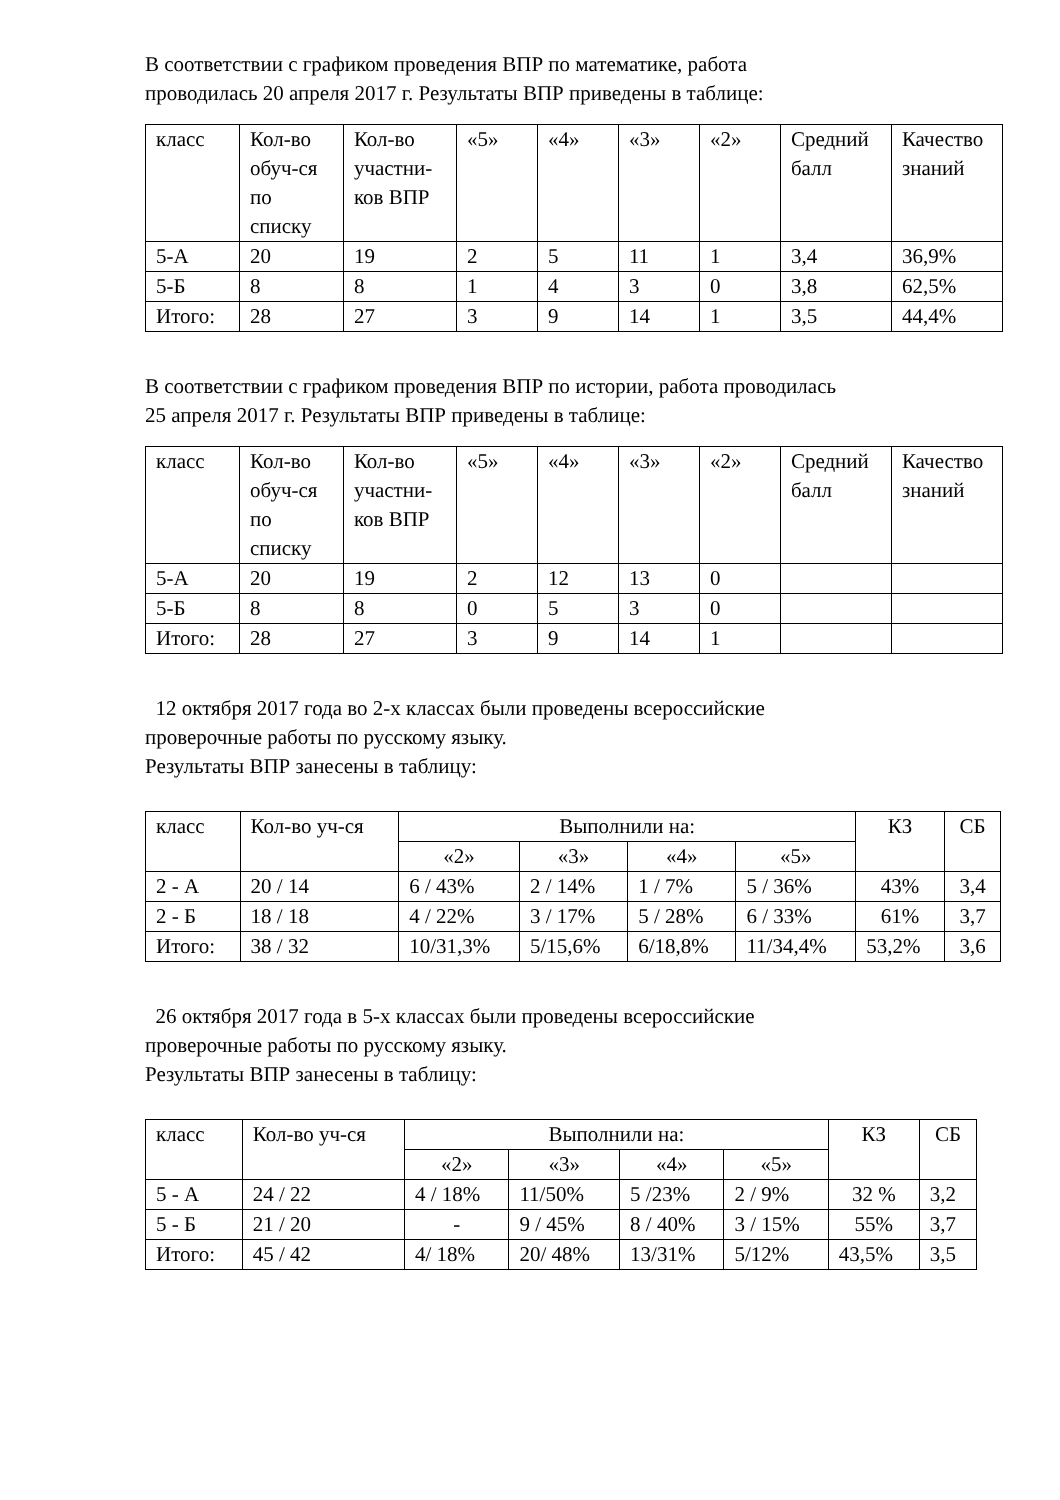В соответствии с графиком проведения ВПР по математике, работа
проводилась 20 апреля 2017 г. Результаты ВПР приведены в таблице:
| класс | Кол-во обуч-ся по списку | Кол-во участни-ков ВПР | «5» | «4» | «3» | «2» | Средний балл | Качество знаний |
| --- | --- | --- | --- | --- | --- | --- | --- | --- |
| 5-А | 20 | 19 | 2 | 5 | 11 | 1 | 3,4 | 36,9% |
| 5-Б | 8 | 8 | 1 | 4 | 3 | 0 | 3,8 | 62,5% |
| Итого: | 28 | 27 | 3 | 9 | 14 | 1 | 3,5 | 44,4% |
В соответствии с графиком проведения ВПР по истории, работа проводилась
25 апреля 2017 г. Результаты ВПР приведены в таблице:
| класс | Кол-во обуч-ся по списку | Кол-во участни-ков ВПР | «5» | «4» | «3» | «2» | Средний балл | Качество знаний |
| --- | --- | --- | --- | --- | --- | --- | --- | --- |
| 5-А | 20 | 19 | 2 | 12 | 13 | 0 | | |
| 5-Б | 8 | 8 | 0 | 5 | 3 | 0 | | |
| Итого: | 28 | 27 | 3 | 9 | 14 | 1 | | |
12 октября 2017 года во 2-х классах были проведены всероссийские
проверочные работы по русскому языку.
Результаты ВПР занесены в таблицу:
| класс | Кол-во уч-ся | Выполнили на: | | | | КЗ | СБ |
| --- | --- | --- | --- | --- | --- | --- | --- |
| | | «2» | «3» | «4» | «5» | | |
| 2 - А | 20 / 14 | 6 / 43% | 2 / 14% | 1 / 7% | 5 / 36% | 43% | 3,4 |
| 2 - Б | 18 / 18 | 4 / 22% | 3 / 17% | 5 / 28% | 6 / 33% | 61% | 3,7 |
| Итого: | 38 / 32 | 10/31,3% | 5/15,6% | 6/18,8% | 11/34,4% | 53,2% | 3,6 |
26 октября 2017 года в 5-х классах были проведены всероссийские
проверочные работы по русскому языку.
Результаты ВПР занесены в таблицу:
| класс | Кол-во уч-ся | Выполнили на: | | | | КЗ | СБ |
| --- | --- | --- | --- | --- | --- | --- | --- |
| | | «2» | «3» | «4» | «5» | | |
| 5 - А | 24 / 22 | 4 / 18% | 11/50% | 5 /23% | 2 / 9% | 32 % | 3,2 |
| 5 - Б | 21 / 20 | - | 9 / 45% | 8 / 40% | 3 / 15% | 55% | 3,7 |
| Итого: | 45 / 42 | 4/ 18% | 20/ 48% | 13/31% | 5/12% | 43,5% | 3,5 |